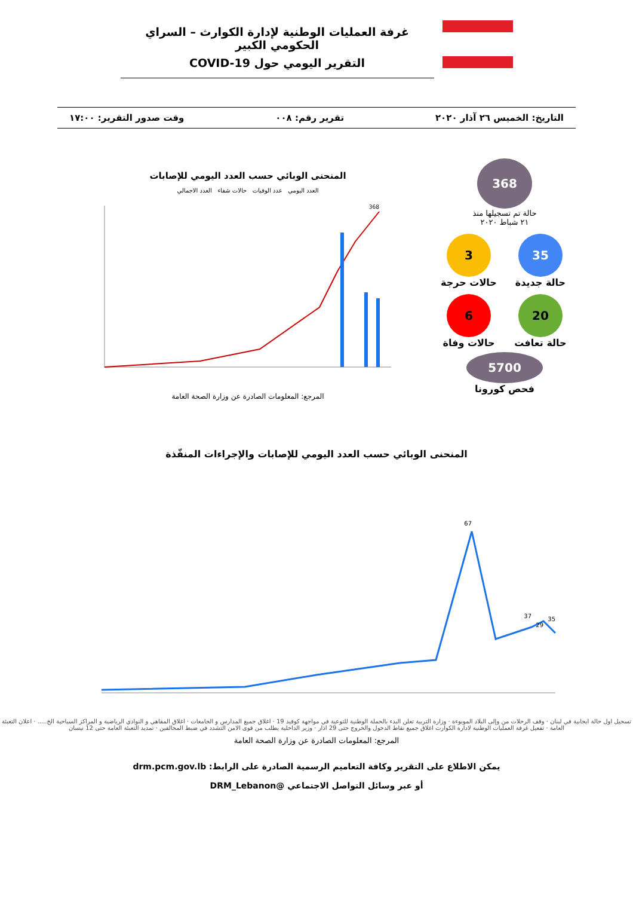غرفة العمليات الوطنية لإدارة الكوارث – السراي الحكومي الكبير
التقرير اليومي حول COVID-19
التاريخ: الخميس ٢٦ آذار ٢٠٢٠ تقرير رقم: ٠٠٨ وقت صدور التقرير: ١٧:٠٠
368
حالة تم تسجيلها منذ
٢١ شباط ٢٠٢٠
35
حالة جديدة
3
حالات حرجة
20
حالة تعافت
6
حالات وفاة
5700
فحص كورونا
المنحنى الوبائي حسب العدد اليومي للإصابات
العدد اليومي عدد الوفيات حالات شفاء العدد الاجمالي
368
المرجع: المعلومات الصادرة عن وزارة الصحة العامة
المنحنى الوبائي حسب العدد اليومي للإصابات والإجراءات المنفّذة
67
37
29
35
تسجيل اول حالة ايجابية في لبنان · وقف الرحلات من وإلى البلاد الموبوءة · وزارة التربية تعلن البدء بالحملة الوطنية للتوعية في مواجهة كوفيد 19 · اغلاق جميع المدارس و الجامعات · اغلاق المقاهي و النوادي الرياضية و المراكز السياحية الخ..... · اعلان التعبئة العامة · تفعيل غرفة العمليات الوطنية لادارة الكوارث اغلاق جميع نقاط الدخول والخروج حتى 29 اذار · وزير الداخلية يطلب من قوى الامن التشدد في ضبط المخالفين · تمديد التعبئة العامة حتى 12 نيسان
المرجع: المعلومات الصادرة عن وزارة الصحة العامة
يمكن الاطلاع على التقرير وكافة التعاميم الرسمية الصادرة على الرابط: drm.pcm.gov.lb
أو عبر وسائل التواصل الاجتماعي @DRM_Lebanon